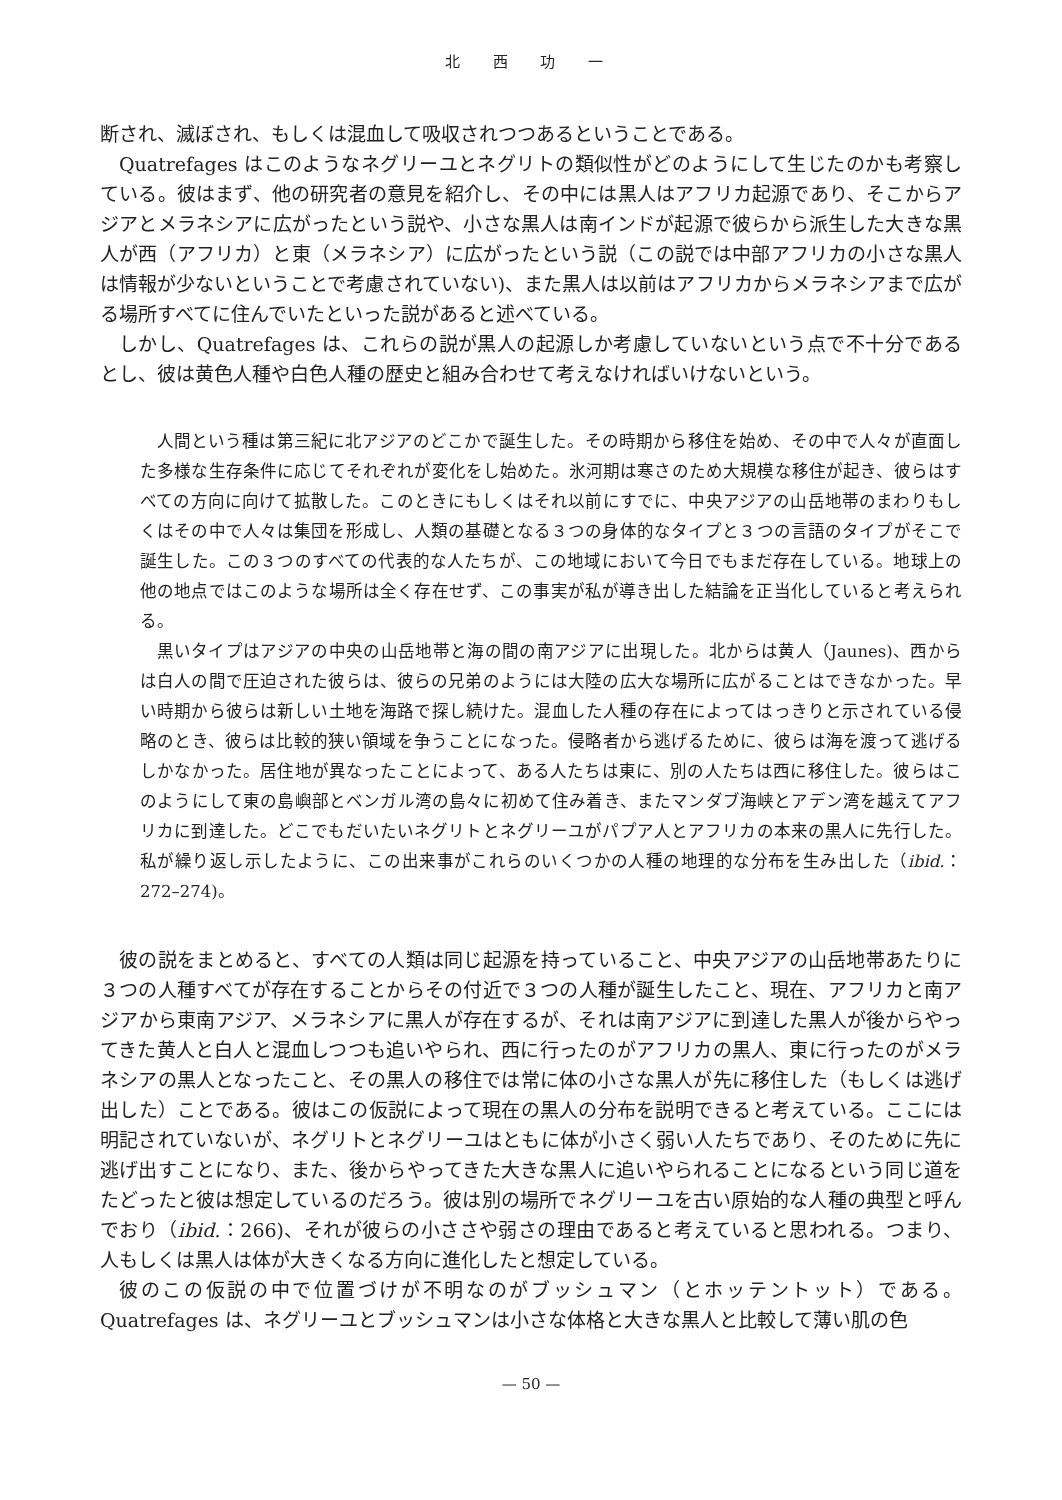北 西 功 一
断され、滅ぼされ、もしくは混血して吸収されつつあるということである。
Quatrefages はこのようなネグリーユとネグリトの類似性がどのようにして生じたのかも考察している。彼はまず、他の研究者の意見を紹介し、その中には黒人はアフリカ起源であり、そこからアジアとメラネシアに広がったという説や、小さな黒人は南インドが起源で彼らから派生した大きな黒人が西（アフリカ）と東（メラネシア）に広がったという説（この説では中部アフリカの小さな黒人は情報が少ないということで考慮されていない)、また黒人は以前はアフリカからメラネシアまで広がる場所すべてに住んでいたといった説があると述べている。
しかし、Quatrefages は、これらの説が黒人の起源しか考慮していないという点で不十分であるとし、彼は黄色人種や白色人種の歴史と組み合わせて考えなければいけないという。
人間という種は第三紀に北アジアのどこかで誕生した。その時期から移住を始め、その中で人々が直面した多様な生存条件に応じてそれぞれが変化をし始めた。氷河期は寒さのため大規模な移住が起き、彼らはすべての方向に向けて拡散した。このときにもしくはそれ以前にすでに、中央アジアの山岳地帯のまわりもしくはその中で人々は集団を形成し、人類の基礎となる３つの身体的なタイプと３つの言語のタイプがそこで誕生した。この３つのすべての代表的な人たちが、この地域において今日でもまだ存在している。地球上の他の地点ではこのような場所は全く存在せず、この事実が私が導き出した結論を正当化していると考えられる。
黒いタイプはアジアの中央の山岳地帯と海の間の南アジアに出現した。北からは黄人（Jaunes)、西からは白人の間で圧迫された彼らは、彼らの兄弟のようには大陸の広大な場所に広がることはできなかった。早い時期から彼らは新しい土地を海路で探し続けた。混血した人種の存在によってはっきりと示されている侵略のとき、彼らは比較的狭い領域を争うことになった。侵略者から逃げるために、彼らは海を渡って逃げるしかなかった。居住地が異なったことによって、ある人たちは東に、別の人たちは西に移住した。彼らはこのようにして東の島嶼部とベンガル湾の島々に初めて住み着き、またマンダブ海峡とアデン湾を越えてアフリカに到達した。どこでもだいたいネグリトとネグリーユがパプア人とアフリカの本来の黒人に先行した。私が繰り返し示したように、この出来事がこれらのいくつかの人種の地理的な分布を生み出した（ibid.：272–274)。
彼の説をまとめると、すべての人類は同じ起源を持っていること、中央アジアの山岳地帯あたりに３つの人種すべてが存在することからその付近で３つの人種が誕生したこと、現在、アフリカと南アジアから東南アジア、メラネシアに黒人が存在するが、それは南アジアに到達した黒人が後からやってきた黄人と白人と混血しつつも追いやられ、西に行ったのがアフリカの黒人、東に行ったのがメラネシアの黒人となったこと、その黒人の移住では常に体の小さな黒人が先に移住した（もしくは逃げ出した）ことである。彼はこの仮説によって現在の黒人の分布を説明できると考えている。ここには明記されていないが、ネグリトとネグリーユはともに体が小さく弱い人たちであり、そのために先に逃げ出すことになり、また、後からやってきた大きな黒人に追いやられることになるという同じ道をたどったと彼は想定しているのだろう。彼は別の場所でネグリーユを古い原始的な人種の典型と呼んでおり（ibid.：266)、それが彼らの小ささや弱さの理由であると考えていると思われる。つまり、人もしくは黒人は体が大きくなる方向に進化したと想定している。
彼のこの仮説の中で位置づけが不明なのがブッシュマン（とホッテントット）である。Quatrefages は、ネグリーユとブッシュマンは小さな体格と大きな黒人と比較して薄い肌の色
— 50 —